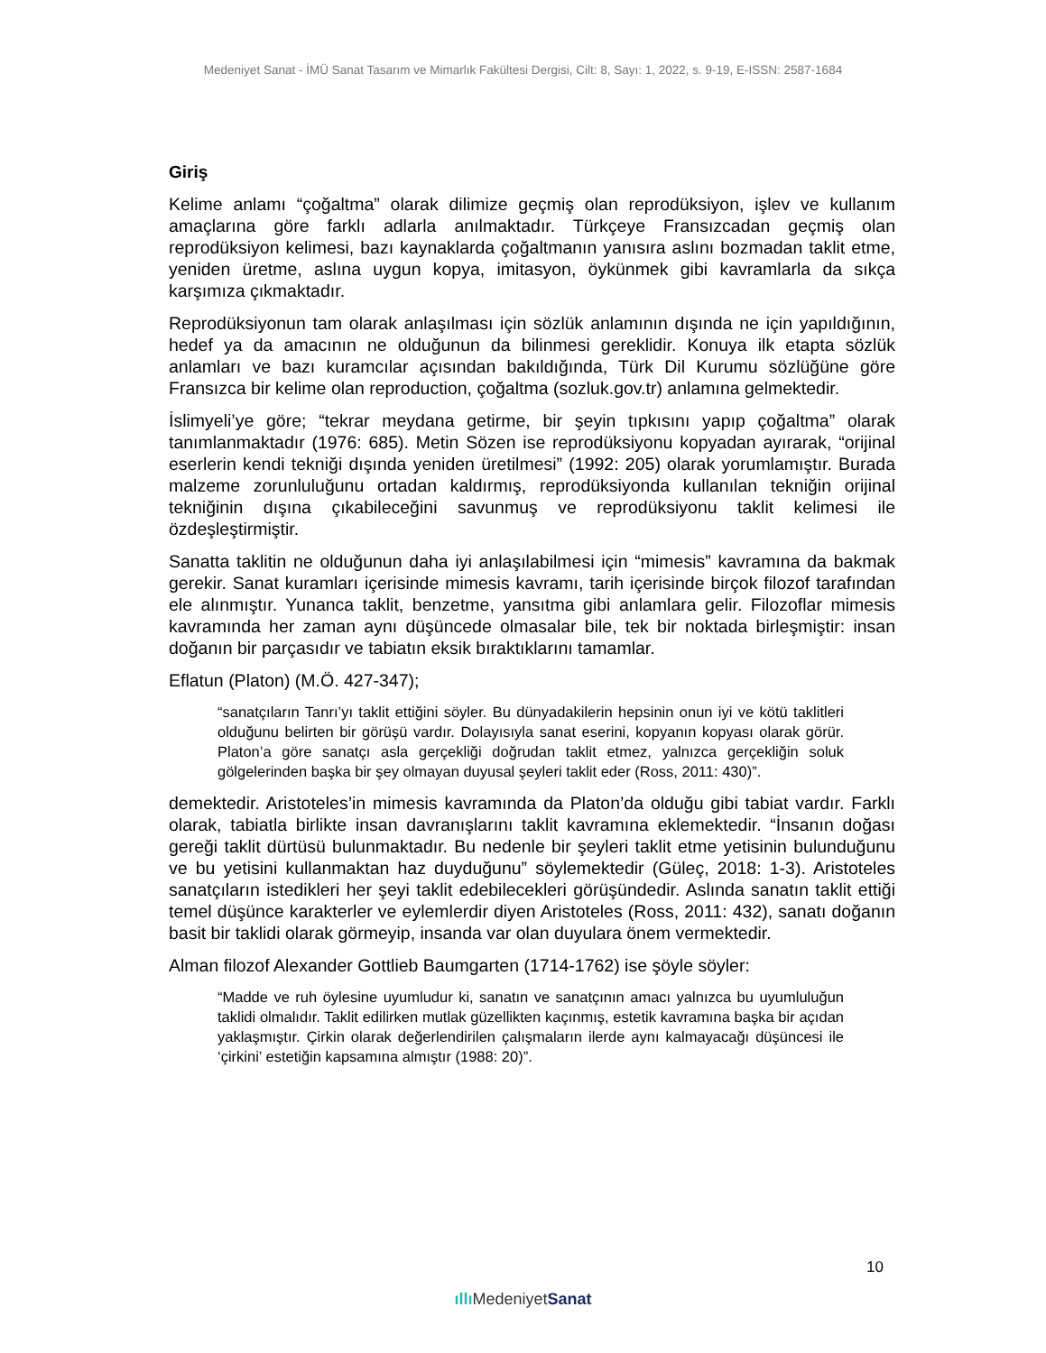Medeniyet Sanat - İMÜ Sanat Tasarım ve Mimarlık Fakültesi Dergisi, Cilt: 8, Sayı: 1, 2022, s. 9-19, E-ISSN: 2587-1684
Giriş
Kelime anlamı “çoğaltma” olarak dilimize geçmiş olan reprodüksiyon, işlev ve kullanım amaçlarına göre farklı adlarla anılmaktadır. Türkçeye Fransızcadan geçmiş olan reprodüksiyon kelimesi, bazı kaynaklarda çoğaltmanın yanısıra aslını bozmadan taklit etme, yeniden üretme, aslına uygun kopya, imitasyon, öykünmek gibi kavramlarla da sıkça karşımıza çıkmaktadır.
Reprodüksiyonun tam olarak anlaşılması için sözlük anlamının dışında ne için yapıldığının, hedef ya da amacının ne olduğunun da bilinmesi gereklidir. Konuya ilk etapta sözlük anlamları ve bazı kuramcılar açısından bakıldığında, Türk Dil Kurumu sözlüğüne göre Fransızca bir kelime olan reproduction, çoğaltma (sozluk.gov.tr) anlamına gelmektedir.
İslimyeli’ye göre; “tekrar meydana getirme, bir şeyin tıpkısını yapıp çoğaltma” olarak tanımlanmaktadır (1976: 685). Metin Sözen ise reprodüksiyonu kopyadan ayırarak, “orijinal eserlerin kendi tekniği dışında yeniden üretilmesi” (1992: 205) olarak yorumlamıştır. Burada malzeme zorunluluğunu ortadan kaldırmış, reprodüksiyonda kullanılan tekniğin orijinal tekniğinin dışına çıkabileceğini savunmuş ve reprodüksiyonu taklit kelimesi ile özdeşleştirmiştir.
Sanatta taklitin ne olduğunun daha iyi anlaşılabilmesi için “mimesis” kavramına da bakmak gerekir. Sanat kuramları içerisinde mimesis kavramı, tarih içerisinde birçok filozof tarafından ele alınmıştır. Yunanca taklit, benzetme, yansıtma gibi anlamlara gelir. Filozoflar mimesis kavramında her zaman aynı düşüncede olmasalar bile, tek bir noktada birleşmiştir: insan doğanın bir parçasıdır ve tabiatın eksik bıraktıklarını tamamlar.
Eflatun (Platon) (M.Ö. 427-347);
“sanatçıların Tanrı’yı taklit ettiğini söyler. Bu dünyadakilerin hepsinin onun iyi ve kötü taklitleri olduğunu belirten bir görüşü vardır. Dolayısıyla sanat eserini, kopyanın kopyası olarak görür. Platon’a göre sanatçı asla gerçekliği doğrudan taklit etmez, yalnızca gerçekliğin soluk gölgelerinden başka bir şey olmayan duyusal şeyleri taklit eder (Ross, 2011: 430)”.
demektedir. Aristoteles’in mimesis kavramında da Platon’da olduğu gibi tabiat vardır. Farklı olarak, tabiatla birlikte insan davranışlarını taklit kavramına eklemektedir. “İnsanın doğası gereği taklit dürtüsü bulunmaktadır. Bu nedenle bir şeyleri taklit etme yetisinin bulunduğunu ve bu yetisini kullanmaktan haz duyduğunu” söylemektedir (Güleç, 2018: 1-3). Aristoteles sanatçıların istedikleri her şeyi taklit edebilecekleri görüşündedir. Aslında sanatın taklit ettiği temel düşünce karakterler ve eylemlerdir diyen Aristoteles (Ross, 2011: 432), sanatı doğanın basit bir taklidi olarak görmeyip, insanda var olan duyulara önem vermektedir.
Alman filozof Alexander Gottlieb Baumgarten (1714-1762) ise şöyle söyler:
“Madde ve ruh öylesine uyumludur ki, sanatın ve sanatçının amacı yalnızca bu uyumluluğun taklidi olmalıdır. Taklit edilirken mutlak güzellikten kaçınmış, estetik kavramına başka bir açıdan yaklaşmıştır. Çirkin olarak değerlendirilen çalışmaların ilerde aynı kalmayacağı düşüncesi ile ‘çirkini’ estetiğin kapsamına almıştır (1988: 20)”.
10
ıllı MedeniyetSanat